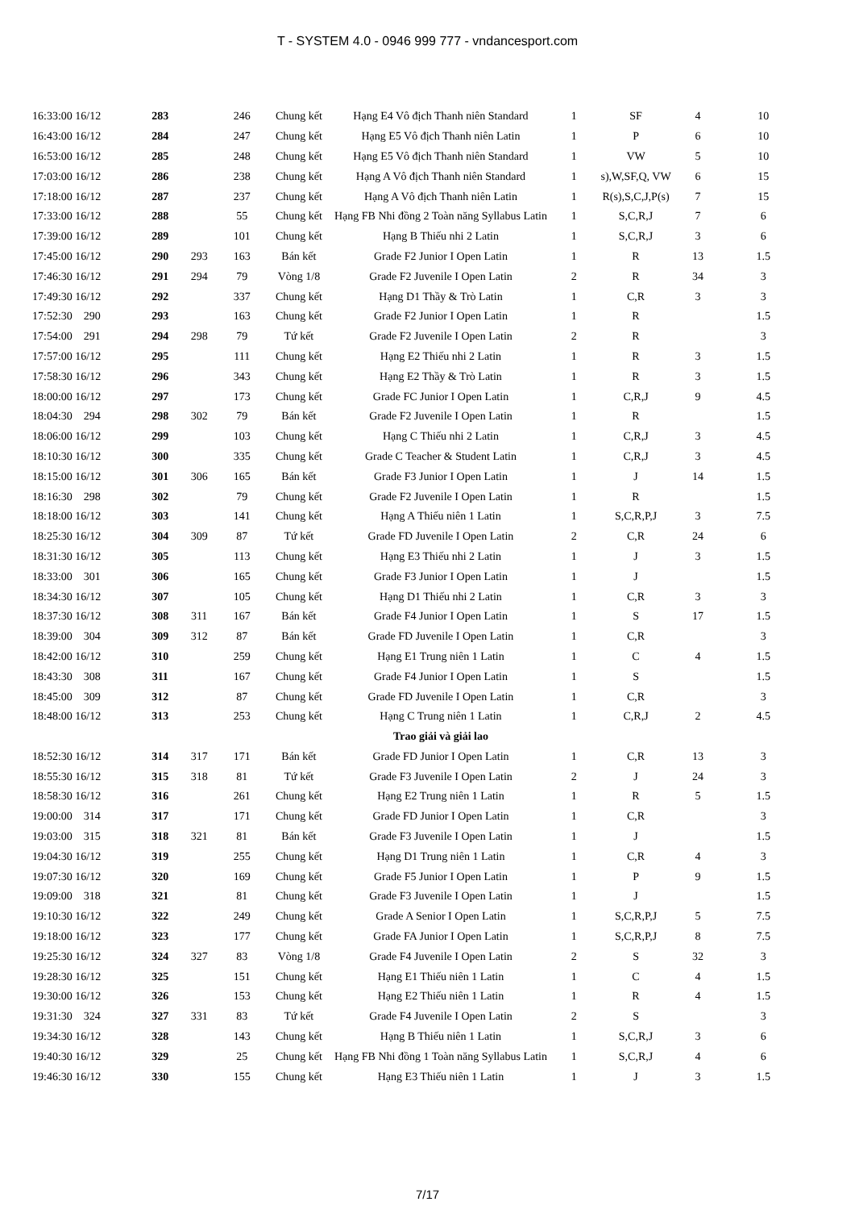T - SYSTEM 4.0 - 0946 999 777 - vndancesport.com
| 16:33:00 16/12 | 283 | | 246 | Chung kết | Hạng E4 Vô địch Thanh niên Standard | 1 | SF | 4 | 10 |
| 16:43:00 16/12 | 284 | | 247 | Chung kết | Hạng E5 Vô địch Thanh niên Latin | 1 | P | 6 | 10 |
| 16:53:00 16/12 | 285 | | 248 | Chung kết | Hạng E5 Vô địch Thanh niên Standard | 1 | VW | 5 | 10 |
| 17:03:00 16/12 | 286 | | 238 | Chung kết | Hạng A Vô địch Thanh niên Standard | 1 | s),W,SF,Q, VW | 6 | 15 |
| 17:18:00 16/12 | 287 | | 237 | Chung kết | Hạng A Vô địch Thanh niên Latin | 1 | R(s),S,C,J,P(s) | 7 | 15 |
| 17:33:00 16/12 | 288 | | 55 | Chung kết | Hạng FB Nhi đồng 2 Toàn năng Syllabus Latin | 1 | S,C,R,J | 7 | 6 |
| 17:39:00 16/12 | 289 | | 101 | Chung kết | Hạng B Thiếu nhi 2 Latin | 1 | S,C,R,J | 3 | 6 |
| 17:45:00 16/12 | 290 | 293 | 163 | Bán kết | Grade F2 Junior I Open Latin | 1 | R | 13 | 1.5 |
| 17:46:30 16/12 | 291 | 294 | 79 | Vòng 1/8 | Grade F2 Juvenile I Open Latin | 2 | R | 34 | 3 |
| 17:49:30 16/12 | 292 | | 337 | Chung kết | Hạng D1 Thầy & Trò Latin | 1 | C,R | 3 | 3 |
| 17:52:30 290 | 293 | | 163 | Chung kết | Grade F2 Junior I Open Latin | 1 | R | | 1.5 |
| 17:54:00 291 | 294 | 298 | 79 | Tứ kết | Grade F2 Juvenile I Open Latin | 2 | R | | 3 |
| 17:57:00 16/12 | 295 | | 111 | Chung kết | Hạng E2 Thiếu nhi 2 Latin | 1 | R | 3 | 1.5 |
| 17:58:30 16/12 | 296 | | 343 | Chung kết | Hạng E2 Thầy & Trò Latin | 1 | R | 3 | 1.5 |
| 18:00:00 16/12 | 297 | | 173 | Chung kết | Grade FC Junior I Open Latin | 1 | C,R,J | 9 | 4.5 |
| 18:04:30 294 | 298 | 302 | 79 | Bán kết | Grade F2 Juvenile I Open Latin | 1 | R | | 1.5 |
| 18:06:00 16/12 | 299 | | 103 | Chung kết | Hạng C Thiếu nhi 2 Latin | 1 | C,R,J | 3 | 4.5 |
| 18:10:30 16/12 | 300 | | 335 | Chung kết | Grade C Teacher & Student Latin | 1 | C,R,J | 3 | 4.5 |
| 18:15:00 16/12 | 301 | 306 | 165 | Bán kết | Grade F3 Junior I Open Latin | 1 | J | 14 | 1.5 |
| 18:16:30 298 | 302 | | 79 | Chung kết | Grade F2 Juvenile I Open Latin | 1 | R | | 1.5 |
| 18:18:00 16/12 | 303 | | 141 | Chung kết | Hạng A Thiếu niên 1 Latin | 1 | S,C,R,P,J | 3 | 7.5 |
| 18:25:30 16/12 | 304 | 309 | 87 | Tứ kết | Grade FD Juvenile I Open Latin | 2 | C,R | 24 | 6 |
| 18:31:30 16/12 | 305 | | 113 | Chung kết | Hạng E3 Thiếu nhi 2 Latin | 1 | J | 3 | 1.5 |
| 18:33:00 301 | 306 | | 165 | Chung kết | Grade F3 Junior I Open Latin | 1 | J | | 1.5 |
| 18:34:30 16/12 | 307 | | 105 | Chung kết | Hạng D1 Thiếu nhi 2 Latin | 1 | C,R | 3 | 3 |
| 18:37:30 16/12 | 308 | 311 | 167 | Bán kết | Grade F4 Junior I Open Latin | 1 | S | 17 | 1.5 |
| 18:39:00 304 | 309 | 312 | 87 | Bán kết | Grade FD Juvenile I Open Latin | 1 | C,R | | 3 |
| 18:42:00 16/12 | 310 | | 259 | Chung kết | Hạng E1 Trung niên 1 Latin | 1 | C | 4 | 1.5 |
| 18:43:30 308 | 311 | | 167 | Chung kết | Grade F4 Junior I Open Latin | 1 | S | | 1.5 |
| 18:45:00 309 | 312 | | 87 | Chung kết | Grade FD Juvenile I Open Latin | 1 | C,R | | 3 |
| 18:48:00 16/12 | 313 | | 253 | Chung kết | Hạng C Trung niên 1 Latin | 1 | C,R,J | 2 | 4.5 |
| | | | | | Trao giải và giải lao | | | | |
| 18:52:30 16/12 | 314 | 317 | 171 | Bán kết | Grade FD Junior I Open Latin | 1 | C,R | 13 | 3 |
| 18:55:30 16/12 | 315 | 318 | 81 | Tứ kết | Grade F3 Juvenile I Open Latin | 2 | J | 24 | 3 |
| 18:58:30 16/12 | 316 | | 261 | Chung kết | Hạng E2 Trung niên 1 Latin | 1 | R | 5 | 1.5 |
| 19:00:00 314 | 317 | | 171 | Chung kết | Grade FD Junior I Open Latin | 1 | C,R | | 3 |
| 19:03:00 315 | 318 | 321 | 81 | Bán kết | Grade F3 Juvenile I Open Latin | 1 | J | | 1.5 |
| 19:04:30 16/12 | 319 | | 255 | Chung kết | Hạng D1 Trung niên 1 Latin | 1 | C,R | 4 | 3 |
| 19:07:30 16/12 | 320 | | 169 | Chung kết | Grade F5 Junior I Open Latin | 1 | P | 9 | 1.5 |
| 19:09:00 318 | 321 | | 81 | Chung kết | Grade F3 Juvenile I Open Latin | 1 | J | | 1.5 |
| 19:10:30 16/12 | 322 | | 249 | Chung kết | Grade A Senior I Open Latin | 1 | S,C,R,P,J | 5 | 7.5 |
| 19:18:00 16/12 | 323 | | 177 | Chung kết | Grade FA Junior I Open Latin | 1 | S,C,R,P,J | 8 | 7.5 |
| 19:25:30 16/12 | 324 | 327 | 83 | Vòng 1/8 | Grade F4 Juvenile I Open Latin | 2 | S | 32 | 3 |
| 19:28:30 16/12 | 325 | | 151 | Chung kết | Hạng E1 Thiếu niên 1 Latin | 1 | C | 4 | 1.5 |
| 19:30:00 16/12 | 326 | | 153 | Chung kết | Hạng E2 Thiếu niên 1 Latin | 1 | R | 4 | 1.5 |
| 19:31:30 324 | 327 | 331 | 83 | Tứ kết | Grade F4 Juvenile I Open Latin | 2 | S | | 3 |
| 19:34:30 16/12 | 328 | | 143 | Chung kết | Hạng B Thiếu niên 1 Latin | 1 | S,C,R,J | 3 | 6 |
| 19:40:30 16/12 | 329 | | 25 | Chung kết | Hạng FB Nhi đồng 1 Toàn năng Syllabus Latin | 1 | S,C,R,J | 4 | 6 |
| 19:46:30 16/12 | 330 | | 155 | Chung kết | Hạng E3 Thiếu niên 1 Latin | 1 | J | 3 | 1.5 |
7/17